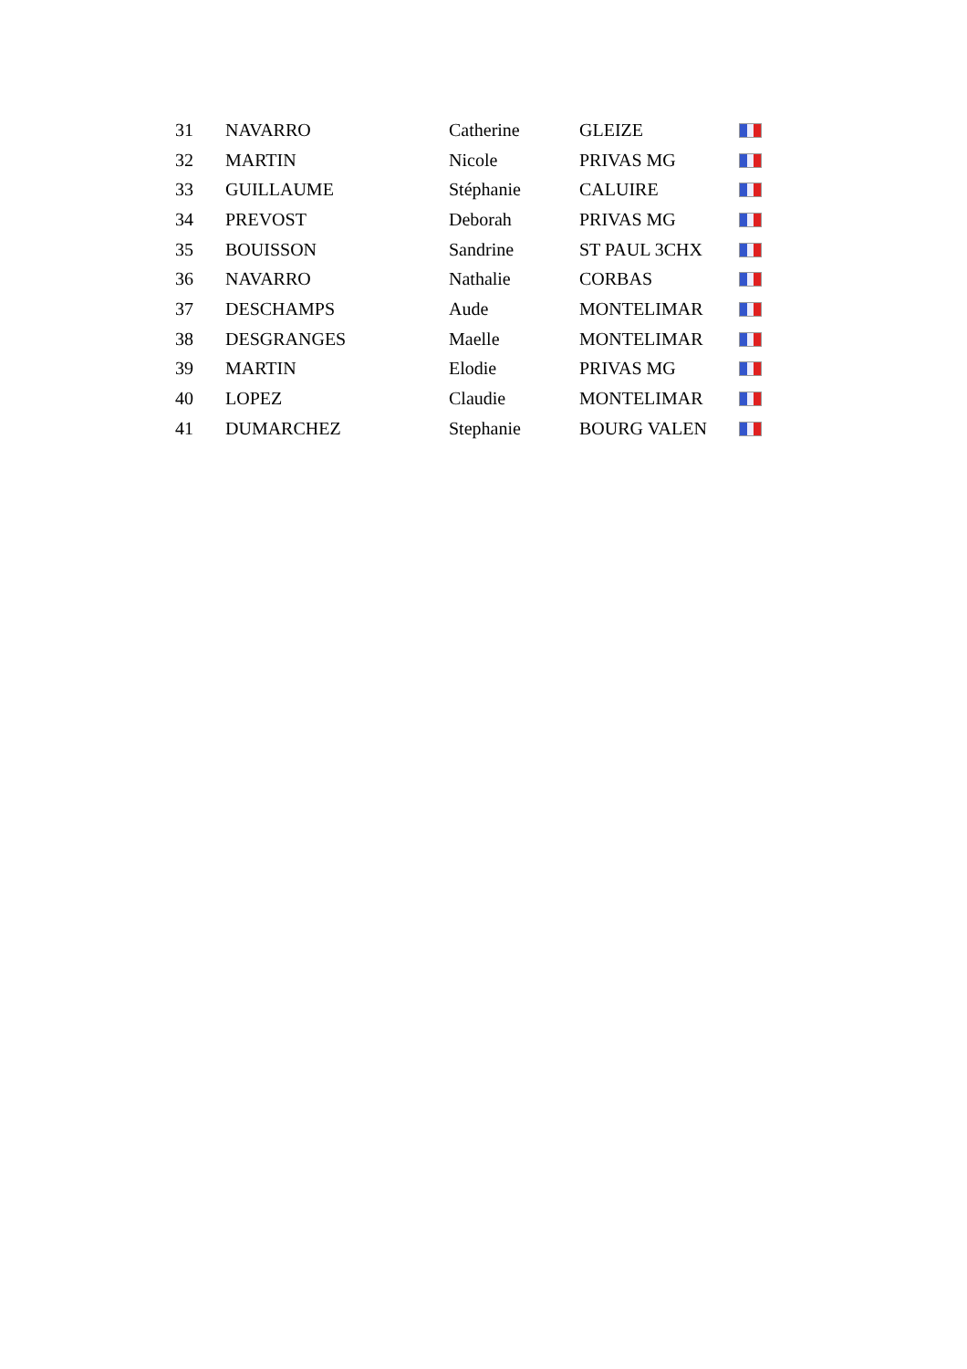| 31 | NAVARRO | Catherine | GLEIZE | |
| 32 | MARTIN | Nicole | PRIVAS MG | |
| 33 | GUILLAUME | Stéphanie | CALUIRE | |
| 34 | PREVOST | Deborah | PRIVAS MG | |
| 35 | BOUISSON | Sandrine | ST PAUL 3CHX | |
| 36 | NAVARRO | Nathalie | CORBAS | |
| 37 | DESCHAMPS | Aude | MONTELIMAR | |
| 38 | DESGRANGES | Maelle | MONTELIMAR | |
| 39 | MARTIN | Elodie | PRIVAS MG | |
| 40 | LOPEZ | Claudie | MONTELIMAR | |
| 41 | DUMARCHEZ | Stephanie | BOURG VALEN | |